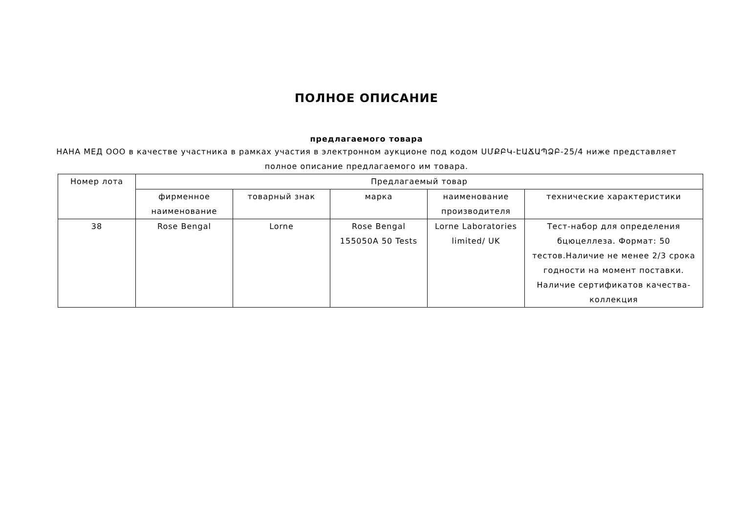ПОЛНОЕ ОПИСАНИЕ
предлагаемого товара
НАНА МЕД ООО в качестве участника в рамках участия в электронном аукционе под кодом ՍՄՔԲԿ-ԷԱՃԱՊՁԲ-25/4 ниже представляет полное описание предлагаемого им товара.
| Номер лота | Предлагаемый товар | | | | |
| --- | --- | --- | --- | --- | --- |
| | фирменное наименование | товарный знак | марка | наименование производителя | технические характеристики |
| 38 | Rose Bengal | Lorne | Rose Bengal 155050A 50 Tests | Lorne Laboratories limited/ UK | Тест-набор для определения бцюцеллеза. Формат: 50 тестов.Наличие не менее 2/3 срока годности на момент поставки. Наличие сертификатов качества-коллекция |